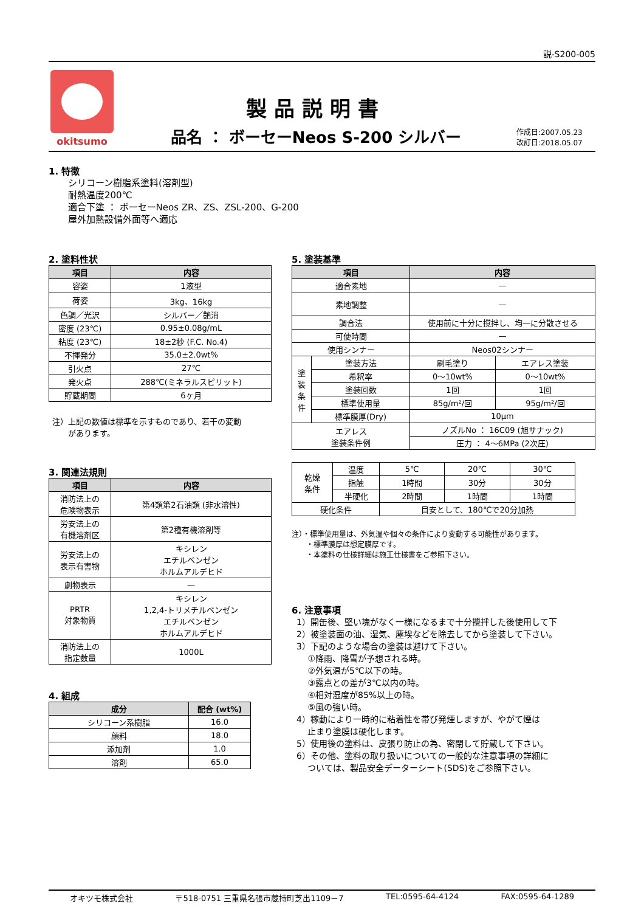説-S200-005
okitsumo
製品説明書
品名 ： ボーセーNeos S-200 シルバー
作成日:2007.05.23
改訂日:2018.05.07
1. 特徴
シリコーン樹脂系塗料(溶剤型)
耐熱温度200℃
適合下塗 ： ボーセーNeos ZR、ZS、ZSL-200、G-200
屋外加熱設備外面等へ適応
2. 塗料性状
| 項目 | 内容 |
| --- | --- |
| 容姿 | 1液型 |
| 荷姿 | 3kg、16kg |
| 色調／光沢 | シルバー／艶消 |
| 密度 (23℃) | 0.95±0.08g/mL |
| 粘度 (23℃) | 18±2秒 (F.C. No.4) |
| 不揮発分 | 35.0±2.0wt% |
| 引火点 | 27℃ |
| 発火点 | 288℃(ミネラルスピリット) |
| 貯蔵期間 | 6ヶ月 |
注）上記の数値は標準を示すものであり、若干の変動
　　があります。
3. 関連法規則
| 項目 | 内容 |
| --- | --- |
| 消防法上の 危険物表示 | 第4類第2石油類 (非水溶性) |
| 労安法上の 有機溶剤区 | 第2種有機溶剤等 |
| 労安法上の 表示有害物 | キシレン エチルベンゼン ホルムアルデヒド |
| 劇物表示 | — |
| PRTR 対象物質 | キシレン 1,2,4-トリメチルベンゼン エチルベンゼン ホルムアルデヒド |
| 消防法上の 指定数量 | 1000L |
4. 組成
| 成分 | 配合 (wt%) |
| --- | --- |
| シリコーン系樹脂 | 16.0 |
| 顔料 | 18.0 |
| 添加剤 | 1.0 |
| 溶剤 | 65.0 |
5. 塗装基準
| 項目 | | 内容 | |
| --- | --- | --- | --- |
| 適合素地 | | — | |
| 素地調整 | | — | |
| 調合法 | | 使用前に十分に撹拌し、均一に分散させる | |
| 可使時間 | | — | |
| 使用シンナー | | Neos02シンナー | |
| 塗 装 条 件 | 塗装方法 | 刷毛塗り | エアレス塗装 |
| | 希釈率 | 0〜10wt% | 0〜10wt% |
| | 塗装回数 | 1回 | 1回 |
| | 標準使用量 | 85g/m²/回 | 95g/m²/回 |
| | 標準膜厚(Dry) | 10μm | |
| エアレス 塗装条件例 | | ノズルNo ： 16C09 (旭サナック) | |
| | | 圧力 ： 4〜6MPa (2次圧) | |
| 乾燥 条件 | 温度 | 5℃ | 20℃ | 30℃ |
| | 指触 | 1時間 | 30分 | 30分 |
| | 半硬化 | 2時間 | 1時間 | 1時間 |
| 硬化条件 | | 目安として、180℃で20分加熱 | | |
注）・標準使用量は、外気温や個々の条件により変動する可能性があります。
　　・標準膜厚は想定膜厚です。
　　・本塗料の仕様詳細は施工仕様書をご参照下さい。
6. 注意事項
1）開缶後、堅い塊がなく一様になるまで十分攪拌した後使用して下
2）被塗装面の油、湿気、塵埃などを除去してから塗装して下さい。
3）下記のような場合の塗装は避けて下さい。
　 ①降雨、降雪が予想される時。
　 ②外気温が5℃以下の時。
　 ③露点との差が3℃以内の時。
　 ④相対湿度が85%以上の時。
　 ⑤風の強い時。
4）稼動により一時的に粘着性を帯び発煙しますが、やがて煙は
　 止まり塗膜は硬化します。
5）使用後の塗料は、皮張り防止の為、密閉して貯蔵して下さい。
6）その他、塗料の取り扱いについての一般的な注意事項の詳細に
　 ついては、製品安全データーシート(SDS)をご参照下さい。
オキツモ株式会社 〒518-0751 三重県名張市蔵持町芝出1109－7 TEL:0595-64-4124 FAX:0595-64-1289